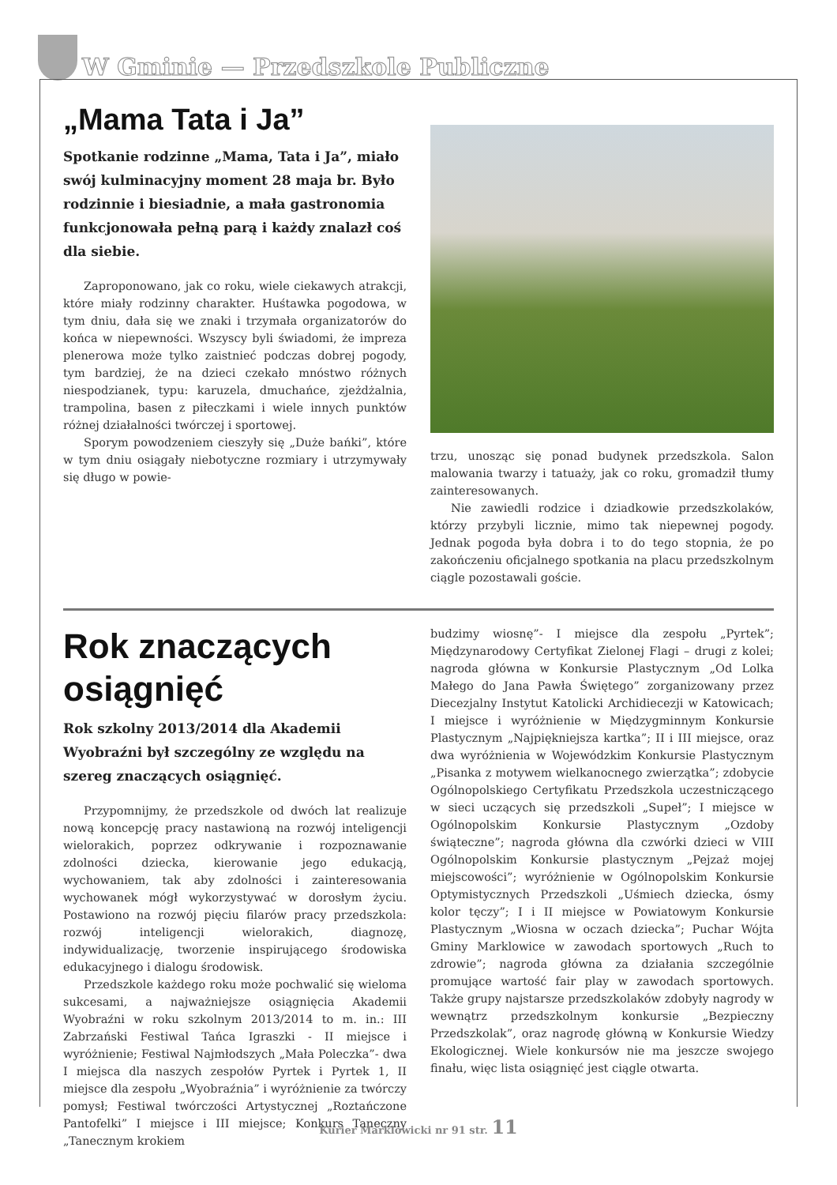W Gminie — Przedszkole Publiczne
„Mama Tata i Ja”
Spotkanie rodzinne „Mama, Tata i Ja”, miało swój kulminacyjny moment 28 maja br. Było rodzinnie i biesiadnie, a mała gastronomia funkcjonowała pełną parą i każdy znalazł coś dla siebie.
Zaproponowano, jak co roku, wiele ciekawych atrakcji, które miały rodzinny charakter. Huśtawka pogodowa, w tym dniu, dała się we znaki i trzymała organizatorów do końca w niepewności. Wszyscy byli świadomi, że impreza plenerowa może tylko zaistnieć podczas dobrej pogody, tym bardziej, że na dzieci czekało mnóstwo różnych niespodzianek, typu: karuzela, dmuchańce, zjeżdżalnia, trampolina, basen z piłeczkami i wiele innych punktów różnej działalności twórczej i sportowej.
Sporym powodzeniem cieszyły się „Duże bańki”, które w tym dniu osiągały niebotyczne rozmiary i utrzymywały się długo w powie-
trzu, unosząc się ponad budynek przedszkola. Salon malowania twarzy i tatuaży, jak co roku, gromadził tłumy zainteresowanych.
Nie zawiedli rodzice i dziadkowie przedszkolaków, którzy przybyli licznie, mimo tak niepewnej pogody. Jednak pogoda była dobra i to do tego stopnia, że po zakończeniu oficjalnego spotkania na placu przedszkolnym ciągle pozostawali goście.
Rok znaczących osiągnięć
Rok szkolny 2013/2014 dla Akademii Wyobraźni był szczególny ze względu na szereg znaczących osiągnięć.
Przypomnijmy, że przedszkole od dwóch lat realizuje nową koncepcję pracy nastawioną na rozwój inteligencji wielorakich, poprzez odkrywanie i rozpoznawanie zdolności dziecka, kierowanie jego edukacją, wychowaniem, tak aby zdolności i zainteresowania wychowanek mógł wykorzystywać w dorosłym życiu. Postawiono na rozwój pięciu filarów pracy przedszkola: rozwój inteligencji wielorakich, diagnozę, indywidualizację, tworzenie inspirującego środowiska edukacyjnego i dialogu środowisk.
Przedszkole każdego roku może pochwalić się wieloma sukcesami, a najważniejsze osiągnięcia Akademii Wyobraźni w roku szkolnym 2013/2014 to m. in.: III Zabrzański Festiwal Tańca Igraszki - II miejsce i wyróżnienie; Festiwal Najmłodszych „Mała Poleczka”- dwa I miejsca dla naszych zespołów Pyrtek i Pyrtek 1, II miejsce dla zespołu „Wyobraźnia” i wyróżnienie za twórczy pomysł; Festiwal twórczości Artystycznej „Roztańczone Pantofelki” I miejsce i III miejsce; Konkurs Taneczny „Tanecznym krokiem
budzimy wiosnę”- I miejsce dla zespołu „Pyrtek”; Międzynarodowy Certyfikat Zielonej Flagi – drugi z kolei; nagroda główna w Konkursie Plastycznym „Od Lolka Małego do Jana Pawła Świętego” zorganizowany przez Diecezjalny Instytut Katolicki Archidiecezji w Katowicach; I miejsce i wyróżnienie w Międzygminnym Konkursie Plastycznym „Najpiękniejsza kartka”; II i III miejsce, oraz dwa wyróżnienia w Wojewódzkim Konkursie Plastycznym „Pisanka z motywem wielkanocnego zwierzątka”; zdobycie Ogólnopolskiego Certyfikatu Przedszkola uczestniczącego w sieci uczących się przedszkoli „Supeł”; I miejsce w Ogólnopolskim Konkursie Plastycznym „Ozdoby świąteczne”; nagroda główna dla czwórki dzieci w VIII Ogólnopolskim Konkursie plastycznym „Pejzaż mojej miejscowości”; wyróżnienie w Ogólnopolskim Konkursie Optymistycznych Przedszkoli „Uśmiech dziecka, ósmy kolor tęczy”; I i II miejsce w Powiatowym Konkursie Plastycznym „Wiosna w oczach dziecka”; Puchar Wójta Gminy Marklowice w zawodach sportowych „Ruch to zdrowie”; nagroda główna za działania szczególnie promujące wartość fair play w zawodach sportowych. Także grupy najstarsze przedszkolaków zdobyły nagrody w wewnątrz przedszkolnym konkursie „Bezpieczny Przedszkolak”, oraz nagrodę główną w Konkursie Wiedzy Ekologicznej. Wiele konkursów nie ma jeszcze swojego finału, więc lista osiągnięć jest ciągle otwarta.
Kurier Marklowicki nr 91 str. 11